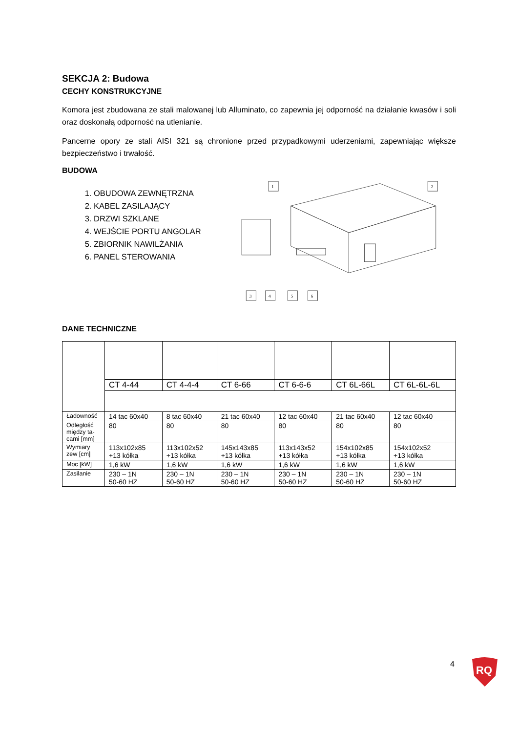SEKCJA 2: Budowa
CECHY KONSTRUKCYJNE
Komora jest zbudowana ze stali malowanej lub Alluminato, co zapewnia jej odporność na działanie kwasów i soli oraz doskonałą odporność na utlenianie.
Pancerne opory ze stali AISI 321 są chronione przed przypadkowymi uderzeniami, zapewniając większe bezpieczeństwo i trwałość.
BUDOWA
1. OBUDOWA ZEWNĘTRZNA
2. KABEL ZASILAJĄCY
3. DRZWI SZKLANE
4. WEJŚCIE PORTU ANGOLAR
5. ZBIORNIK NAWILŻANIA
6. PANEL STEROWANIA
1
2
3
4
5
6
DANE TECHNICZNE
| | CT 4-44 | CT 4-4-4 | CT 6-66 | CT 6-6-6 | CT 6L-66L | CT 6L-6L-6L |
| Ładowność | 14 tac 60x40 | 8 tac 60x40 | 21 tac 60x40 | 12 tac 60x40 | 21 tac 60x40 | 12 tac 60x40 |
| Odległość między ta-cami [mm] | 80 | 80 | 80 | 80 | 80 | 80 |
| Wymiary zew [cm] | 113x102x85 +13 kółka | 113x102x52 +13 kółka | 145x143x85 +13 kółka | 113x143x52 +13 kółka | 154x102x85 +13 kółka | 154x102x52 +13 kółka |
| Moc [kW] | 1,6 kW | 1,6 kW | 1,6 kW | 1,6 kW | 1,6 kW | 1,6 kW |
| Zasilanie | 230 – 1N 50-60 HZ | 230 – 1N 50-60 HZ | 230 – 1N 50-60 HZ | 230 – 1N 50-60 HZ | 230 – 1N 50-60 HZ | 230 – 1N 50-60 HZ |
4
RQ